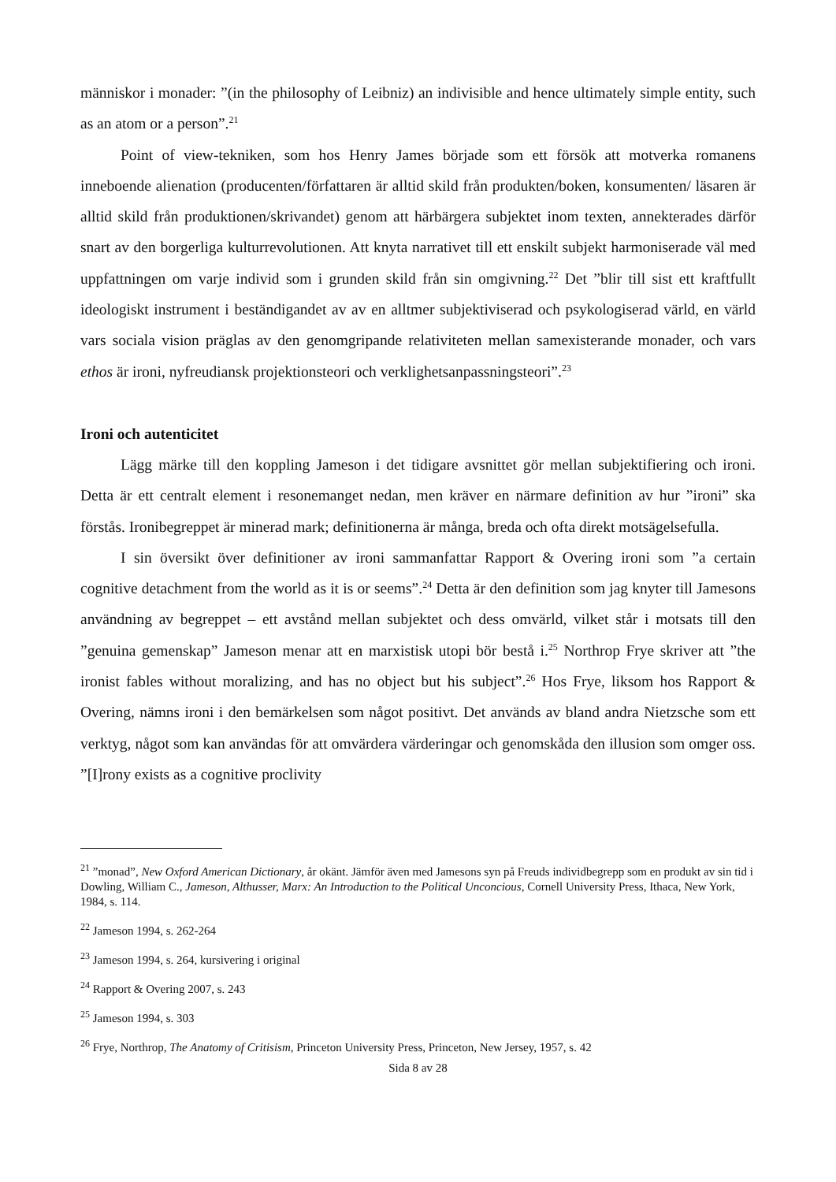människor i monader: ”(in the philosophy of Leibniz) an indivisible and hence ultimately simple entity, such as an atom or a person”.<sup>21</sup>
Point of view-tekniken, som hos Henry James började som ett försök att motverka romanens inneboende alienation (producenten/författaren är alltid skild från produkten/boken, konsumenten/ läsaren är alltid skild från produktionen/skrivandet) genom att härbärgera subjektet inom texten, annekterades därför snart av den borgerliga kulturrevolutionen. Att knyta narrativet till ett enskilt subjekt harmoniserade väl med uppfattningen om varje individ som i grunden skild från sin omgivning.<sup>22</sup> Det ”blir till sist ett kraftfullt ideologiskt instrument i beständigandet av av en alltmer subjektiviserad och psykologiserad värld, en värld vars sociala vision präglas av den genomgripande relativiteten mellan samexisterande monader, och vars ethos är ironi, nyfreudiansk projektionsteori och verklighetsanpassningsteori”.<sup>23</sup>
Ironi och autenticitet
Lägg märke till den koppling Jameson i det tidigare avsnittet gör mellan subjektifiering och ironi. Detta är ett centralt element i resonemanget nedan, men kräver en närmare definition av hur ”ironi” ska förstås. Ironibegreppet är minerad mark; definitionerna är många, breda och ofta direkt motsägelsefulla.
I sin översikt över definitioner av ironi sammanfattar Rapport & Overing ironi som ”a certain cognitive detachment from the world as it is or seems”.<sup>24</sup> Detta är den definition som jag knyter till Jamesons användning av begreppet – ett avstånd mellan subjektet och dess omvärld, vilket står i motsats till den ”genuina gemenskap” Jameson menar att en marxistisk utopi bör bestå i.<sup>25</sup> Northrop Frye skriver att ”the ironist fables without moralizing, and has no object but his subject”.<sup>26</sup> Hos Frye, liksom hos Rapport & Overing, nämns ironi i den bemärkelsen som något positivt. Det används av bland andra Nietzsche som ett verktyg, något som kan användas för att omvärdera värderingar och genomskåda den illusion som omger oss. ”[I]rony exists as a cognitive proclivity
<sup>21</sup> ”monad”, New Oxford American Dictionary, år okänt. Jämför även med Jamesons syn på Freuds individbegrepp som en produkt av sin tid i Dowling, William C., Jameson, Althusser, Marx: An Introduction to the Political Unconcious, Cornell University Press, Ithaca, New York, 1984, s. 114.
<sup>22</sup> Jameson 1994, s. 262-264
<sup>23</sup> Jameson 1994, s. 264, kursivering i original
<sup>24</sup> Rapport & Overing 2007, s. 243
<sup>25</sup> Jameson 1994, s. 303
<sup>26</sup> Frye, Northrop, The Anatomy of Critisism, Princeton University Press, Princeton, New Jersey, 1957, s. 42
Sida 8 av 28